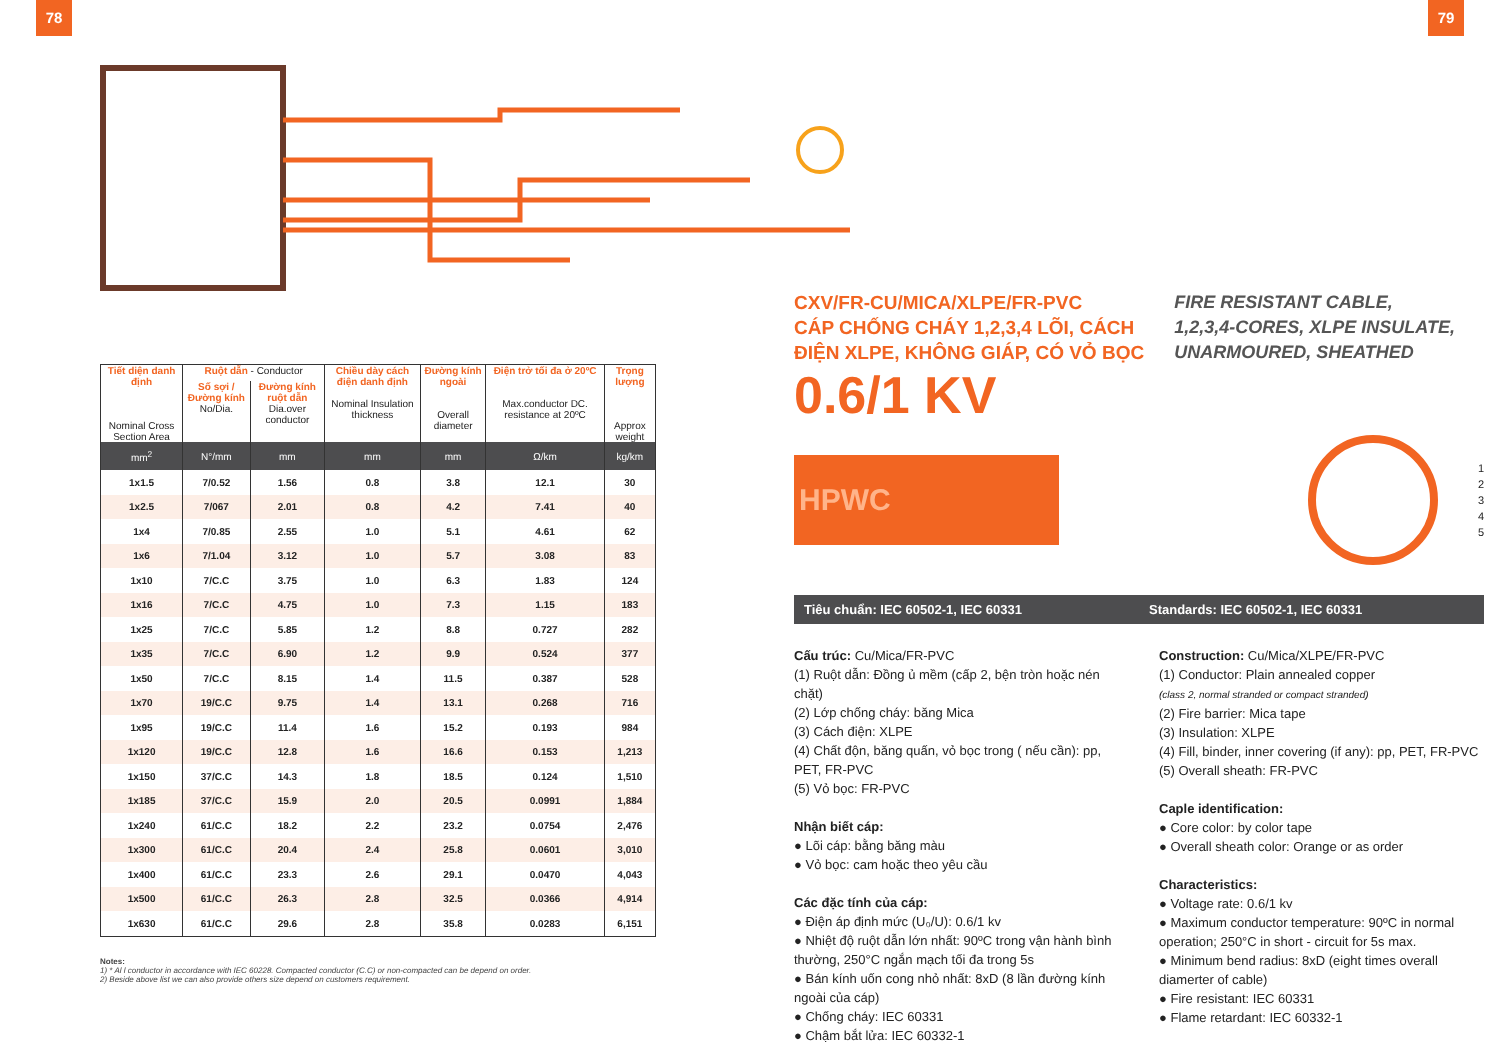78 79
| Tiết diện danh định Nominal Cross Section Area | Ruột dẫn - Conductor | | Chiều dày cách điện danh định Nominal Insulation thickness | Đường kính ngoài Overall diameter | Điện trở tối đa ở 20ºC Max.conductor DC. resistance at 20ºC | Trọng lượng Approx weight |
| --- | --- | --- | --- | --- | --- | --- |
| | Số sợi / Đường kính No/Dia. | Đường kính ruột dẫn Dia.over conductor | | | | |
| mm<sup>2</sup> | N°/mm | mm | mm | mm | Ω/km | kg/km |
| 1x1.5 | 7/0.52 | 1.56 | 0.8 | 3.8 | 12.1 | 30 |
| 1x2.5 | 7/067 | 2.01 | 0.8 | 4.2 | 7.41 | 40 |
| 1x4 | 7/0.85 | 2.55 | 1.0 | 5.1 | 4.61 | 62 |
| 1x6 | 7/1.04 | 3.12 | 1.0 | 5.7 | 3.08 | 83 |
| 1x10 | 7/C.C | 3.75 | 1.0 | 6.3 | 1.83 | 124 |
| 1x16 | 7/C.C | 4.75 | 1.0 | 7.3 | 1.15 | 183 |
| 1x25 | 7/C.C | 5.85 | 1.2 | 8.8 | 0.727 | 282 |
| 1x35 | 7/C.C | 6.90 | 1.2 | 9.9 | 0.524 | 377 |
| 1x50 | 7/C.C | 8.15 | 1.4 | 11.5 | 0.387 | 528 |
| 1x70 | 19/C.C | 9.75 | 1.4 | 13.1 | 0.268 | 716 |
| 1x95 | 19/C.C | 11.4 | 1.6 | 15.2 | 0.193 | 984 |
| 1x120 | 19/C.C | 12.8 | 1.6 | 16.6 | 0.153 | 1,213 |
| 1x150 | 37/C.C | 14.3 | 1.8 | 18.5 | 0.124 | 1,510 |
| 1x185 | 37/C.C | 15.9 | 2.0 | 20.5 | 0.0991 | 1,884 |
| 1x240 | 61/C.C | 18.2 | 2.2 | 23.2 | 0.0754 | 2,476 |
| 1x300 | 61/C.C | 20.4 | 2.4 | 25.8 | 0.0601 | 3,010 |
| 1x400 | 61/C.C | 23.3 | 2.6 | 29.1 | 0.0470 | 4,043 |
| 1x500 | 61/C.C | 26.3 | 2.8 | 32.5 | 0.0366 | 4,914 |
| 1x630 | 61/C.C | 29.6 | 2.8 | 35.8 | 0.0283 | 6,151 |
Notes:
1) * Al l conductor in accordance with IEC 60228. Compacted conductor (C.C) or non-compacted can be depend on order.
2) Beside above list we can also provide others size depend on customers requirement.
CXV/FR-CU/MICA/XLPE/FR-PVC
CÁP CHỐNG CHÁY 1,2,3,4 LÕI, CÁCH
ĐIỆN XLPE, KHÔNG GIÁP, CÓ VỎ BỌC
0.6/1 KV
FIRE RESISTANT CABLE,
1,2,3,4-CORES, XLPE INSULATE,
UNARMOURED, SHEATHED
HPWC
1
2
3
4
5
Tiêu chuẩn: IEC 60502-1, IEC 60331
Standards: IEC 60502-1, IEC 60331
Cấu trúc: Cu/Mica/FR-PVC
(1) Ruột dẫn: Đồng ủ mềm (cấp 2, bện tròn hoặc nén chặt)
(2) Lớp chống cháy: băng Mica
(3) Cách điện: XLPE
(4) Chất độn, băng quấn, vỏ bọc trong ( nếu cần): pp, PET, FR-PVC
(5) Vỏ bọc: FR-PVC
Nhận biết cáp:
● Lõi cáp: bằng băng màu
● Vỏ bọc: cam hoặc theo yêu cầu
Các đặc tính của cáp:
● Điện áp định mức (U₀/U): 0.6/1 kv
● Nhiệt độ ruột dẫn lớn nhất: 90ºC trong vận hành bình thường, 250°C ngắn mạch tối đa trong 5s
● Bán kính uốn cong nhỏ nhất: 8xD (8 lần đường kính ngoài của cáp)
● Chống cháy: IEC 60331
● Chậm bắt lửa: IEC 60332-1
Construction: Cu/Mica/XLPE/FR-PVC
(1) Conductor: Plain annealed copper
(class 2, normal stranded or compact stranded)
(2) Fire barrier: Mica tape
(3) Insulation: XLPE
(4) Fill, binder, inner covering (if any): pp, PET, FR-PVC
(5) Overall sheath: FR-PVC
Caple identification:
● Core color: by color tape
● Overall sheath color: Orange or as order
Characteristics:
● Voltage rate: 0.6/1 kv
● Maximum conductor temperature: 90ºC in normal operation; 250°C in short - circuit for 5s max.
● Minimum bend radius: 8xD (eight times overall diamerter of cable)
● Fire resistant: IEC 60331
● Flame retardant: IEC 60332-1